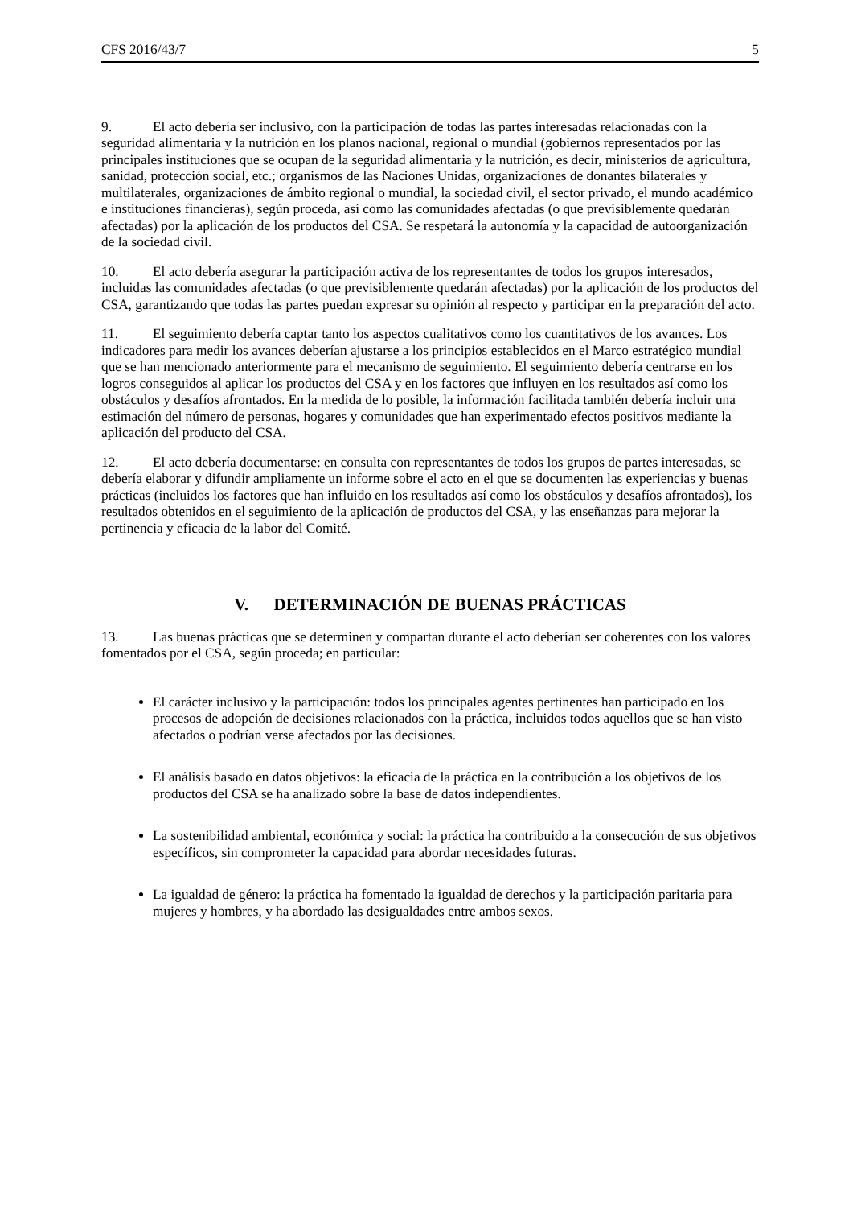CFS 2016/43/7 5
9. El acto debería ser inclusivo, con la participación de todas las partes interesadas relacionadas con la seguridad alimentaria y la nutrición en los planos nacional, regional o mundial (gobiernos representados por las principales instituciones que se ocupan de la seguridad alimentaria y la nutrición, es decir, ministerios de agricultura, sanidad, protección social, etc.; organismos de las Naciones Unidas, organizaciones de donantes bilaterales y multilaterales, organizaciones de ámbito regional o mundial, la sociedad civil, el sector privado, el mundo académico e instituciones financieras), según proceda, así como las comunidades afectadas (o que previsiblemente quedarán afectadas) por la aplicación de los productos del CSA. Se respetará la autonomía y la capacidad de autoorganización de la sociedad civil.
10. El acto debería asegurar la participación activa de los representantes de todos los grupos interesados, incluidas las comunidades afectadas (o que previsiblemente quedarán afectadas) por la aplicación de los productos del CSA, garantizando que todas las partes puedan expresar su opinión al respecto y participar en la preparación del acto.
11. El seguimiento debería captar tanto los aspectos cualitativos como los cuantitativos de los avances. Los indicadores para medir los avances deberían ajustarse a los principios establecidos en el Marco estratégico mundial que se han mencionado anteriormente para el mecanismo de seguimiento. El seguimiento debería centrarse en los logros conseguidos al aplicar los productos del CSA y en los factores que influyen en los resultados así como los obstáculos y desafíos afrontados. En la medida de lo posible, la información facilitada también debería incluir una estimación del número de personas, hogares y comunidades que han experimentado efectos positivos mediante la aplicación del producto del CSA.
12. El acto debería documentarse: en consulta con representantes de todos los grupos de partes interesadas, se debería elaborar y difundir ampliamente un informe sobre el acto en el que se documenten las experiencias y buenas prácticas (incluidos los factores que han influido en los resultados así como los obstáculos y desafíos afrontados), los resultados obtenidos en el seguimiento de la aplicación de productos del CSA, y las enseñanzas para mejorar la pertinencia y eficacia de la labor del Comité.
V. DETERMINACIÓN DE BUENAS PRÁCTICAS
13. Las buenas prácticas que se determinen y compartan durante el acto deberían ser coherentes con los valores fomentados por el CSA, según proceda; en particular:
El carácter inclusivo y la participación: todos los principales agentes pertinentes han participado en los procesos de adopción de decisiones relacionados con la práctica, incluidos todos aquellos que se han visto afectados o podrían verse afectados por las decisiones.
El análisis basado en datos objetivos: la eficacia de la práctica en la contribución a los objetivos de los productos del CSA se ha analizado sobre la base de datos independientes.
La sostenibilidad ambiental, económica y social: la práctica ha contribuido a la consecución de sus objetivos específicos, sin comprometer la capacidad para abordar necesidades futuras.
La igualdad de género: la práctica ha fomentado la igualdad de derechos y la participación paritaria para mujeres y hombres, y ha abordado las desigualdades entre ambos sexos.